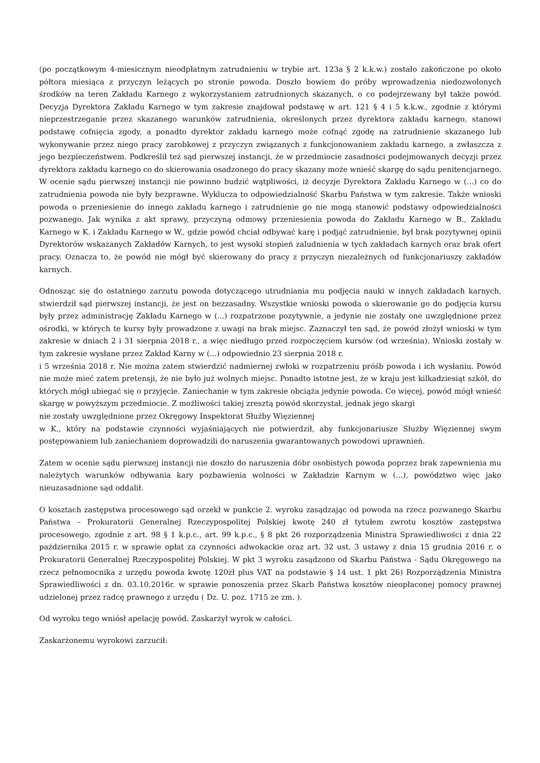(po początkowym 4-miesicznym nieodpłatnym zatrudnieniu w trybie art. 123a § 2 k.k.w.) zostało zakończone po około półtora miesiąca z przyczyn leżących po stronie powoda. Doszło bowiem do próby wprowadzenia niedozwolonych środków na teren Zakładu Karnego z wykorzystaniem zatrudnionych skazanych, o co podejrzewany był także powód. Decyzja Dyrektora Zakładu Karnego w tym zakresie znajdował podstawę w art. 121 § 4 i 5 k.k.w., zgodnie z którymi nieprzestrzeganie przez skazanego warunków zatrudnienia, określonych przez dyrektora zakładu karnego, stanowi podstawę cofnięcia zgody, a ponadto dyrektor zakładu karnego może cofnąć zgodę na zatrudnienie skazanego lub wykonywanie przez niego pracy zarobkowej z przyczyn związanych z funkcjonowaniem zakładu karnego, a zwłaszcza z jego bezpieczeństwem. Podkreślił też sąd pierwszej instancji, że w przedmiocie zasadności podejmowanych decyzji przez dyrektora zakładu karnego co do skierowania osadzonego do pracy skazany może wnieść skargę do sądu penitencjarnego.
W ocenie sądu pierwszej instancji nie powinno budzić wątpliwości, iż decyzje Dyrektora Zakładu Karnego w (...) co do zatrudnienia powoda nie były bezprawne. Wyklucza to odpowiedzialność Skarbu Państwa w tym zakresie. Także wnioski powoda o przeniesienie do innego zakładu karnego i zatrudnienie go nie mogą stanowić podstawy odpowiedzialności pozwanego. Jak wynika z akt sprawy, przyczyną odmowy przeniesienia powoda do Zakładu Karnego w B., Zakładu Karnego w K. i Zakładu Karnego w W., gdzie powód chciał odbywać karę i podjąć zatrudnienie, był brak pozytywnej opinii Dyrektorów wskazanych Zakładów Karnych, to jest wysoki stopień zaludnienia w tych zakładach karnych oraz brak ofert pracy. Oznacza to, że powód nie mógł być skierowany do pracy z przyczyn niezależnych od funkcjonariuszy zakładów karnych.
Odnosząc się do ostatniego zarzutu powoda dotyczącego utrudniania mu podjęcia nauki w innych zakładach karnych, stwierdził sąd pierwszej instancji, że jest on bezzasadny. Wszystkie wnioski powoda o skierowanie go do podjęcia kursu były przez administrację Zakładu Karnego w (...) rozpatrzone pozytywnie, a jedynie nie zostały one uwzględnione przez ośrodki, w których te kursy były prowadzone z uwagi na brak miejsc. Zaznaczył ten sąd, że powód złożył wnioski w tym zakresie w dniach 2 i 31 sierpnia 2018 r., a więc niedługo przed rozpoczęciem kursów (od września). Wnioski zostały w tym zakresie wysłane przez Zakład Karny w (...) odpowiednio 23 sierpnia 2018 r.
i 5 września 2018 r. Nie można zatem stwierdzić nadmiernej zwłoki w rozpatrzeniu próśb powoda i ich wysłaniu. Powód nie może mieć zatem pretensji, że nie było już wolnych miejsc. Ponadto istotne jest, że w kraju jest kilkadziesiąt szkół, do których mógł ubiegać się o przyjęcie. Zaniechanie w tym zakresie obciąża jedynie powoda. Co więcej, powód mógł wnieść skargę w powyższym przedmiocie. Z możliwości takiej zresztą powód skorzystał, jednak jego skargi
nie zostały uwzględnione przez Okręgowy Inspektorat Służby Więziennej
w K., który na podstawie czynności wyjaśniających nie potwierdził, aby funkcjonariusze Służby Więziennej swym postępowaniem lub zaniechaniem doprowadzili do naruszenia gwarantowanych powodowi uprawnień.
Zatem w ocenie sądu pierwszej instancji nie doszło do naruszenia dóbr osobistych powoda poprzez brak zapewnienia mu należytych warunków odbywania kary pozbawienia wolności w Zakładzie Karnym w (...), powództwo więc jako nieuzasadnione sąd oddalił.
O kosztach zastępstwa procesowego sąd orzekł w punkcie 2. wyroku zasądzając od powoda na rzecz pozwanego Skarbu Państwa – Prokuratorii Generalnej Rzeczypospolitej Polskiej kwotę 240 zł tytułem zwrotu kosztów zastępstwa procesowego, zgodnie z art. 98 § 1 k.p.c., art. 99 k.p.c., § 8 pkt 26 rozporządzenia Ministra Sprawiedliwości z dnia 22 października 2015 r. w sprawie opłat za czynności adwokackie oraz art. 32 ust. 3 ustawy z dnia 15 grudnia 2016 r. o Prokuratorii Generalnej Rzeczypospolitej Polskiej. W pkt 3 wyroku zasądzono od Skarbu Państwa - Sądu Okręgowego na rzecz pełnomocnika z urzędu powoda kwotę 120zł plus VAT na podstawie § 14 ust. 1 pkt 26) Rozporządzenia Ministra Sprawiedliwości z dn. 03.10.2016r. w sprawie ponoszenia przez Skarb Państwa kosztów nieopłaconej pomocy prawnej udzielonej przez radcę prawnego z urzędu ( Dz. U. poz. 1715 ze zm. ).
Od wyroku tego wniósł apelację powód. Zaskarżył wyrok w całości.
Zaskarżonemu wyrokowi zarzucił: